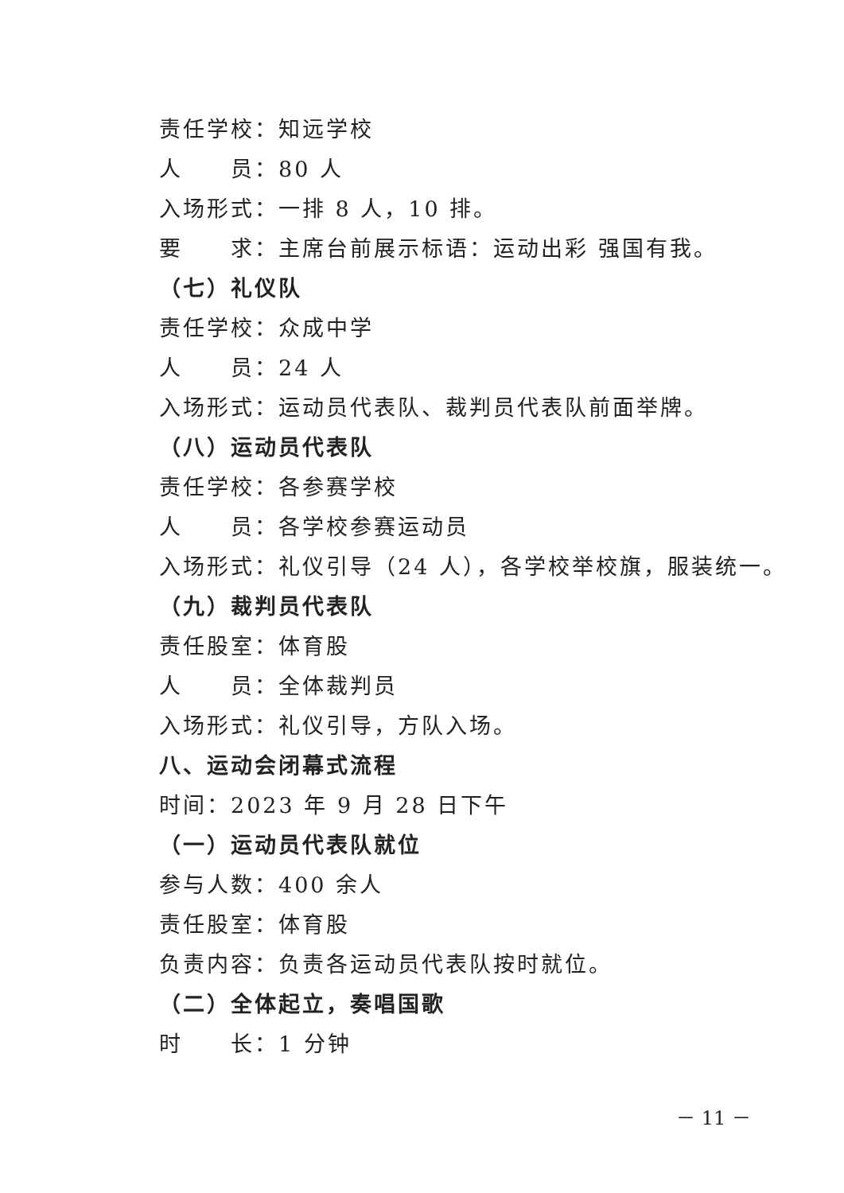责任学校：知远学校
人　　员：80 人
入场形式：一排 8 人，10 排。
要　　求：主席台前展示标语：运动出彩 强国有我。
（七）礼仪队
责任学校：众成中学
人　　员：24 人
入场形式：运动员代表队、裁判员代表队前面举牌。
（八）运动员代表队
责任学校：各参赛学校
人　　员：各学校参赛运动员
入场形式：礼仪引导（24 人），各学校举校旗，服装统一。
（九）裁判员代表队
责任股室：体育股
人　　员：全体裁判员
入场形式：礼仪引导，方队入场。
八、运动会闭幕式流程
时间：2023 年 9 月 28 日下午
（一）运动员代表队就位
参与人数：400 余人
责任股室：体育股
负责内容：负责各运动员代表队按时就位。
（二）全体起立，奏唱国歌
时　　长：1 分钟
－ 11 －